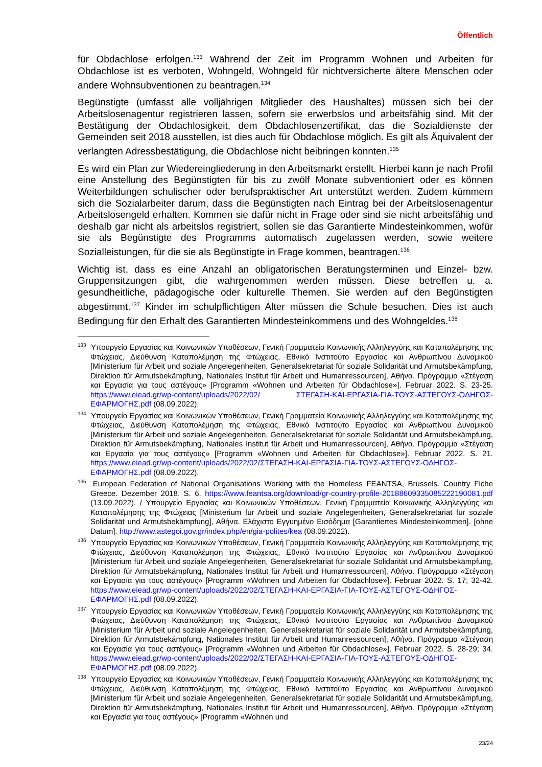Öffentlich
für Obdachlose erfolgen.<sup>133</sup> Während der Zeit im Programm Wohnen und Arbeiten für Obdachlose ist es verboten, Wohngeld, Wohngeld für nichtversicherte ältere Menschen oder andere Wohnsubventionen zu beantragen.<sup>134</sup>
Begünstigte (umfasst alle volljährigen Mitglieder des Haushaltes) müssen sich bei der Arbeitslosenagentur registrieren lassen, sofern sie erwerbslos und arbeitsfähig sind. Mit der Bestätigung der Obdachlosigkeit, dem Obdachlosenzertifikat, das die Sozialdienste der Gemeinden seit 2018 ausstellen, ist dies auch für Obdachlose möglich. Es gilt als Äquivalent der verlangten Adressbestätigung, die Obdachlose nicht beibringen konnten.<sup>135</sup>
Es wird ein Plan zur Wiedereingliederung in den Arbeitsmarkt erstellt. Hierbei kann je nach Profil eine Anstellung des Begünstigten für bis zu zwölf Monate subventioniert oder es können Weiterbildungen schulischer oder berufspraktischer Art unterstützt werden. Zudem kümmern sich die Sozialarbeiter darum, dass die Begünstigten nach Eintrag bei der Arbeitslosenagentur Arbeitslosengeld erhalten. Kommen sie dafür nicht in Frage oder sind sie nicht arbeitsfähig und deshalb gar nicht als arbeitslos registriert, sollen sie das Garantierte Mindesteinkommen, wofür sie als Begünstigte des Programms automatisch zugelassen werden, sowie weitere Sozialleistungen, für die sie als Begünstigte in Frage kommen, beantragen.<sup>136</sup>
Wichtig ist, dass es eine Anzahl an obligatorischen Beratungsterminen und Einzel- bzw. Gruppensitzungen gibt, die wahrgenommen werden müssen. Diese betreffen u. a. gesundheitliche, pädagogische oder kulturelle Themen. Sie werden auf den Begünstigten abgestimmt.<sup>137</sup> Kinder im schulpflichtigen Alter müssen die Schule besuchen. Dies ist auch Bedingung für den Erhalt des Garantierten Mindesteinkommens und des Wohngeldes.<sup>138</sup>
<sup>133</sup> Υπουργείο Εργασίας και Κοινωνικών Υποθέσεων, Γενική Γραμματεία Κοινωνικής Αλληλεγγύης και Καταπολέμησης της Φτώχειας, Διεύθυνση Καταπολέμηση της Φτώχειας, Εθνικό Ινστιτούτο Εργασίας και Ανθρωπίνου Δυναμικού [Ministerium für Arbeit und soziale Angelegenheiten, Generalsekretariat für soziale Solidarität und Armutsbekämpfung, Direktion für Armutsbekämpfung, Nationales Institut für Arbeit und Humanressourcen], Αθήνα. Πρόγραμμα «Στέγαση και Εργασία για τους αστέγους» [Programm «Wohnen und Arbeiten für Obdachlose»]. Februar 2022. S. 23-25. https://www.eiead.gr/wp-content/uploads/2022/02/ ΣΤΕΓΑΣΗ-ΚΑΙ-ΕΡΓΑΣΙΑ-ΓΙΑ-ΤΟΥΣ-ΑΣΤΕΓΟΥΣ-ΟΔΗΓΟΣ-ΕΦΑΡΜΟΓΗΣ.pdf (08.09.2022).
<sup>134</sup> Υπουργείο Εργασίας και Κοινωνικών Υποθέσεων, Γενική Γραμματεία Κοινωνικής Αλληλεγγύης και Καταπολέμησης της Φτώχειας, Διεύθυνση Καταπολέμηση της Φτώχειας, Εθνικό Ινστιτούτο Εργασίας και Ανθρωπίνου Δυναμικού [Ministerium für Arbeit und soziale Angelegenheiten, Generalsekretariat für soziale Solidarität und Armutsbekämpfung, Direktion für Armutsbekämpfung, Nationales Institut für Arbeit und Humanressourcen], Αθήνα. Πρόγραμμα «Στέγαση και Εργασία για τους αστέγους» [Programm «Wohnen und Arbeiten für Obdachlose»]. Februar 2022. S. 21. https://www.eiead.gr/wp-content/uploads/2022/02/ΣΤΕΓΑΣΗ-ΚΑΙ-ΕΡΓΑΣΙΑ-ΓΙΑ-ΤΟΥΣ-ΑΣΤΕΓΟΥΣ-ΟΔΗΓΟΣ-ΕΦΑΡΜΟΓΗΣ.pdf (08.09.2022).
<sup>135</sup> European Federation of National Organisations Working with the Homeless FEANTSA, Brussels. Country Fiche Greece. Dezember 2018. S. 6. https://www.feantsa.org/download/gr-country-profile-20188609335085222190081.pdf (13.09.2022). / Υπουργείο Εργασίας και Κοινωνικών Υποθέσεων, Γενική Γραμματεία Κοινωνικής Αλληλεγγύης και Καταπολέμησης της Φτώχειας [Ministerium für Arbeit und soziale Angelegenheiten, Generalsekretariat für soziale Solidarität und Armutsbekämpfung], Αθήνα. Ελάχιστο Εγγυημένο Εισόδημα [Garantiertes Mindesteinkommen]. [ohne Datum]. http://www.astegoi.gov.gr/index.php/en/gia-polites/kea (08.09.2022).
<sup>136</sup> Υπουργείο Εργασίας και Κοινωνικών Υποθέσεων, Γενική Γραμματεία Κοινωνικής Αλληλεγγύης και Καταπολέμησης της Φτώχειας, Διεύθυνση Καταπολέμηση της Φτώχειας, Εθνικό Ινστιτούτο Εργασίας και Ανθρωπίνου Δυναμικού [Ministerium für Arbeit und soziale Angelegenheiten, Generalsekretariat für soziale Solidarität und Armutsbekämpfung, Direktion für Armutsbekämpfung, Nationales Institut für Arbeit und Humanressourcen], Αθήνα. Πρόγραμμα «Στέγαση και Εργασία για τους αστέγους» [Programm «Wohnen und Arbeiten für Obdachlose»]. Februar 2022. S. 17; 32-42. https://www.eiead.gr/wp-content/uploads/2022/02/ΣΤΕΓΑΣΗ-ΚΑΙ-ΕΡΓΑΣΙΑ-ΓΙΑ-ΤΟΥΣ-ΑΣΤΕΓΟΥΣ-ΟΔΗΓΟΣ-ΕΦΑΡΜΟΓΗΣ.pdf (08.09.2022).
<sup>137</sup> Υπουργείο Εργασίας και Κοινωνικών Υποθέσεων, Γενική Γραμματεία Κοινωνικής Αλληλεγγύης και Καταπολέμησης της Φτώχειας, Διεύθυνση Καταπολέμηση της Φτώχειας, Εθνικό Ινστιτούτο Εργασίας και Ανθρωπίνου Δυναμικού [Ministerium für Arbeit und soziale Angelegenheiten, Generalsekretariat für soziale Solidarität und Armutsbekämpfung, Direktion für Armutsbekämpfung, Nationales Institut für Arbeit und Humanressourcen], Αθήνα. Πρόγραμμα «Στέγαση και Εργασία για τους αστέγους» [Programm «Wohnen und Arbeiten für Obdachlose»]. Februar 2022. S. 28-29; 34. https://www.eiead.gr/wp-content/uploads/2022/02/ΣΤΕΓΑΣΗ-ΚΑΙ-ΕΡΓΑΣΙΑ-ΓΙΑ-ΤΟΥΣ-ΑΣΤΕΓΟΥΣ-ΟΔΗΓΟΣ-ΕΦΑΡΜΟΓΗΣ.pdf (08.09.2022).
<sup>138</sup> Υπουργείο Εργασίας και Κοινωνικών Υποθέσεων, Γενική Γραμματεία Κοινωνικής Αλληλεγγύης και Καταπολέμησης της Φτώχειας, Διεύθυνση Καταπολέμηση της Φτώχειας, Εθνικό Ινστιτούτο Εργασίας και Ανθρωπίνου Δυναμικού [Ministerium für Arbeit und soziale Angelegenheiten, Generalsekretariat für soziale Solidarität und Armutsbekämpfung, Direktion für Armutsbekämpfung, Nationales Institut für Arbeit und Humanressourcen], Αθήνα. Πρόγραμμα «Στέγαση και Εργασία για τους αστέγους» [Programm «Wohnen und
23/24